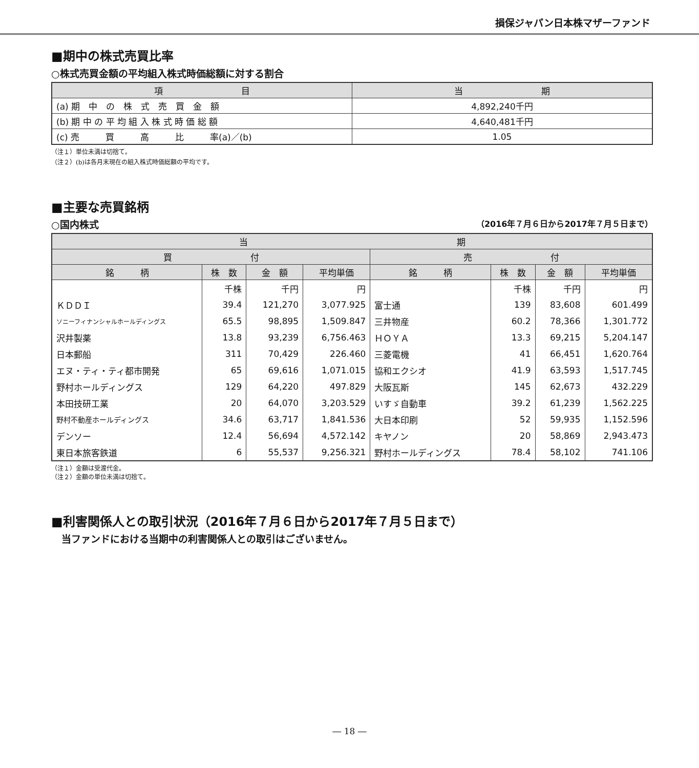損保ジャパン日本株マザーファンド
■期中の株式売買比率
○株式売買金額の平均組入株式時価総額に対する割合
| 項 目 | 当 期 |
| --- | --- |
| (a) 期 中 の 株 式 売 買 金 額 | 4,892,240千円 |
| (b) 期 中 の 平 均 組 入 株 式 時 価 総 額 | 4,640,481千円 |
| (c) 売 買 高 比 率(a)／(b) | 1.05 |
（注１）単位未満は切捨て。
（注２）(b)は各月末現在の組入株式時価総額の平均です。
■主要な売買銘柄
○国内株式 （2016年７月６日から2017年７月５日まで）
| 当 期 | | | | | | | |
| --- | --- | --- | --- | --- | --- | --- | --- |
| 買 付 | | | | 売 付 | | | |
| 銘 柄 | 株 数 | 金 額 | 平均単価 | 銘 柄 | 株 数 | 金 額 | 平均単価 |
| | 千株 | 千円 | 円 | | 千株 | 千円 | 円 |
| ＫＤＤＩ | 39.4 | 121,270 | 3,077.925 | 富士通 | 139 | 83,608 | 601.499 |
| ソニーフィナンシャルホールディングス | 65.5 | 98,895 | 1,509.847 | 三井物産 | 60.2 | 78,366 | 1,301.772 |
| 沢井製薬 | 13.8 | 93,239 | 6,756.463 | ＨＯＹＡ | 13.3 | 69,215 | 5,204.147 |
| 日本郵船 | 311 | 70,429 | 226.460 | 三菱電機 | 41 | 66,451 | 1,620.764 |
| エヌ・ティ・ティ都市開発 | 65 | 69,616 | 1,071.015 | 協和エクシオ | 41.9 | 63,593 | 1,517.745 |
| 野村ホールディングス | 129 | 64,220 | 497.829 | 大阪瓦斯 | 145 | 62,673 | 432.229 |
| 本田技研工業 | 20 | 64,070 | 3,203.529 | いすゞ自動車 | 39.2 | 61,239 | 1,562.225 |
| 野村不動産ホールディングス | 34.6 | 63,717 | 1,841.536 | 大日本印刷 | 52 | 59,935 | 1,152.596 |
| デンソー | 12.4 | 56,694 | 4,572.142 | キヤノン | 20 | 58,869 | 2,943.473 |
| 東日本旅客鉄道 | 6 | 55,537 | 9,256.321 | 野村ホールディングス | 78.4 | 58,102 | 741.106 |
（注１）金額は受渡代金。
（注２）金額の単位未満は切捨て。
■利害関係人との取引状況（2016年７月６日から2017年７月５日まで）
当ファンドにおける当期中の利害関係人との取引はございません。
― 18 ―